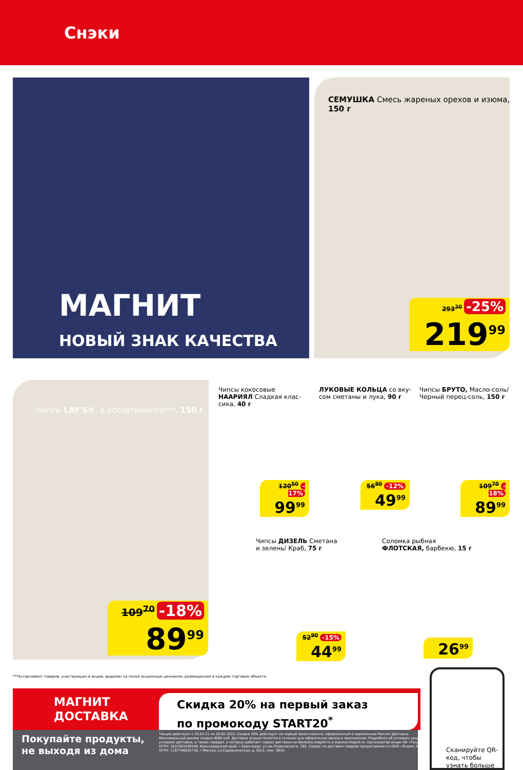Снэки
МАГНИТ
НОВЫЙ ЗНАК КАЧЕСТВА
СЕМУШКА Смесь жареных орехов и изюма, 150 г
293<sup>30</sup> -25%
219<sup>99</sup>
Чипсы LAY'S®, в ассортименте***, 150 г
109<sup>70</sup> -18%
89<sup>99</sup>
Чипсы кокосовые
НААРИЯЛ Сладкая клас-
сика, 40 г
120<sup>50</sup> -17%
99<sup>99</sup>
ЛУКОВЫЕ КОЛЬЦА со вку-
сом сметаны и лука, 90 г
56<sup>80</sup> -12%
49<sup>99</sup>
Чипсы БРУТО, Масло-соль/
Черный перец-соль, 150 г
109<sup>70</sup> -18%
89<sup>99</sup>
Чипсы ДИЗЕЛЬ Сметана
и зелень/ Краб, 75 г
52<sup>90</sup> -15%
44<sup>99</sup>
Соломка рыбная
ФЛОТСКАЯ, барбекю, 15 г
26<sup>99</sup>
***Ассортимент товаров, участвующих в акции, выделен на полке акционным ценником, размещенном в каждом торговом объекте.
МАГНИТ
ДОСТАВКА
Скидка 20% на первый заказ
по промокоду START20<sup>*</sup>
Покупайте продукты,
не выходя из дома
*Акция действует с 25.03.21 по 28.02.2022. Скидка 20% действует на первый заказ клиента, оформленный в приложении Магнит-Доставка. Максимальный размер скидки 4000 руб. Доставка осуществляется в течение дня оформления заказа в приложении. Подробнее об условиях акции, условиях доставки, а также городах, в которых работает сервис доставки на dostavka.magnit.ru и express.magnit.ru. Организатор акции АО «Тандер» ОГРН: 1022301598549, Краснодарский край, г.Краснодар, ул.им.Леваневского, 185. Сервис по доставке товаров предоставляется ООО «Яндекс.Еда» ОГРН: 1187746035730, г.Москва, ул.Садовническая, д. 82с2, пом. 3В14.
Сканируйте QR-код, чтобы узнать больше